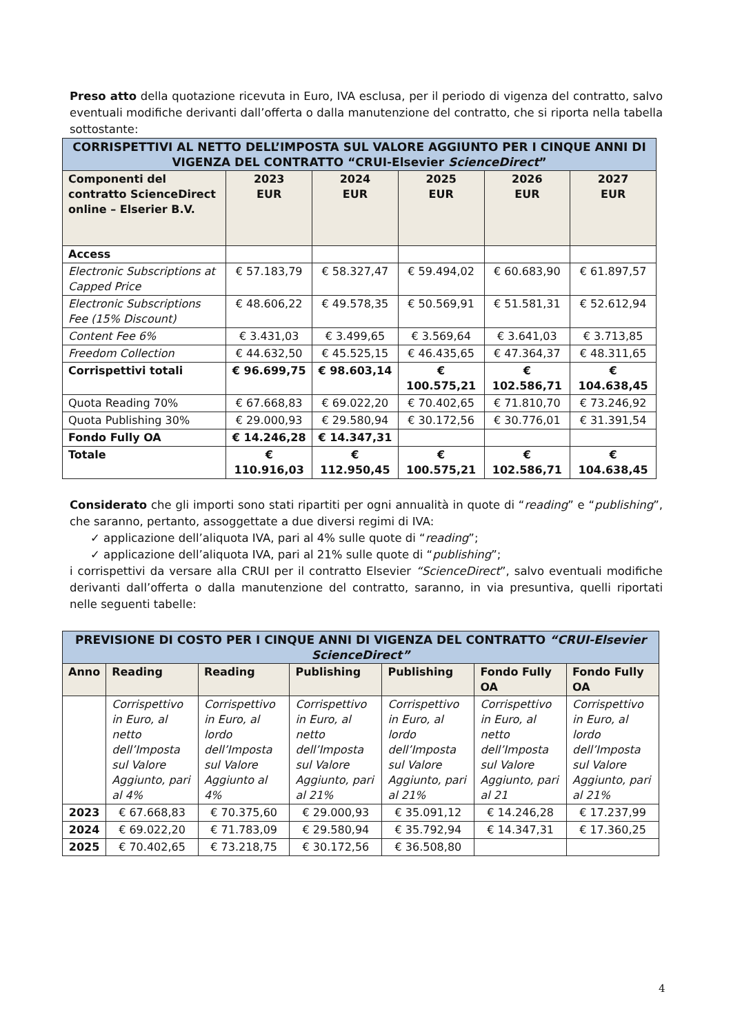Preso atto della quotazione ricevuta in Euro, IVA esclusa, per il periodo di vigenza del contratto, salvo eventuali modifiche derivanti dall’offerta o dalla manutenzione del contratto, che si riporta nella tabella sottostante:
| CORRISPETTIVI AL NETTO DELL’IMPOSTA SUL VALORE AGGIUNTO PER I CINQUE ANNI DI VIGENZA DEL CONTRATTO “CRUI-Elsevier ScienceDirect ” | | | | | |
| Componenti del contratto ScienceDirect online – Elserier B.V. | 2023 EUR | 2024 EUR | 2025 EUR | 2026 EUR | 2027 EUR |
| Access | | | | | |
| Electronic Subscriptions at Capped Price | € 57.183,79 | € 58.327,47 | € 59.494,02 | € 60.683,90 | € 61.897,57 |
| Electronic Subscriptions Fee (15% Discount) | € 48.606,22 | € 49.578,35 | € 50.569,91 | € 51.581,31 | € 52.612,94 |
| Content Fee 6% | € 3.431,03 | € 3.499,65 | € 3.569,64 | € 3.641,03 | € 3.713,85 |
| Freedom Collection | € 44.632,50 | € 45.525,15 | € 46.435,65 | € 47.364,37 | € 48.311,65 |
| Corrispettivi totali | € 96.699,75 | € 98.603,14 | € 100.575,21 | € 102.586,71 | € 104.638,45 |
| Quota Reading 70% | € 67.668,83 | € 69.022,20 | € 70.402,65 | € 71.810,70 | € 73.246,92 |
| Quota Publishing 30% | € 29.000,93 | € 29.580,94 | € 30.172,56 | € 30.776,01 | € 31.391,54 |
| Fondo Fully OA | € 14.246,28 | € 14.347,31 | | | |
| Totale | € 110.916,03 | € 112.950,45 | € 100.575,21 | € 102.586,71 | € 104.638,45 |
Considerato che gli importi sono stati ripartiti per ogni annualità in quote di “reading” e “publishing”, che saranno, pertanto, assoggettate a due diversi regimi di IVA:
✓ applicazione dell’aliquota IVA, pari al 4% sulle quote di “reading”;
✓ applicazione dell’aliquota IVA, pari al 21% sulle quote di “publishing”;
i corrispettivi da versare alla CRUI per il contratto Elsevier “ScienceDirect”, salvo eventuali modifiche derivanti dall’offerta o dalla manutenzione del contratto, saranno, in via presuntiva, quelli riportati nelle seguenti tabelle:
| PREVISIONE DI COSTO PER I CINQUE ANNI DI VIGENZA DEL CONTRATTO “CRUI-Elsevier ScienceDirect” | | | | | | |
| Anno | Reading | Reading | Publishing | Publishing | Fondo Fully OA | Fondo Fully OA |
| | Corrispettivo in Euro, al netto dell’Imposta sul Valore Aggiunto, pari al 4% | Corrispettivo in Euro, al lordo dell’Imposta sul Valore Aggiunto al 4% | Corrispettivo in Euro, al netto dell’Imposta sul Valore Aggiunto, pari al 21% | Corrispettivo in Euro, al lordo dell’Imposta sul Valore Aggiunto, pari al 21% | Corrispettivo in Euro, al netto dell’Imposta sul Valore Aggiunto, pari al 21 | Corrispettivo in Euro, al lordo dell’Imposta sul Valore Aggiunto, pari al 21% |
| 2023 | € 67.668,83 | € 70.375,60 | € 29.000,93 | € 35.091,12 | € 14.246,28 | € 17.237,99 |
| 2024 | € 69.022,20 | € 71.783,09 | € 29.580,94 | € 35.792,94 | € 14.347,31 | € 17.360,25 |
| 2025 | € 70.402,65 | € 73.218,75 | € 30.172,56 | € 36.508,80 | | |
4